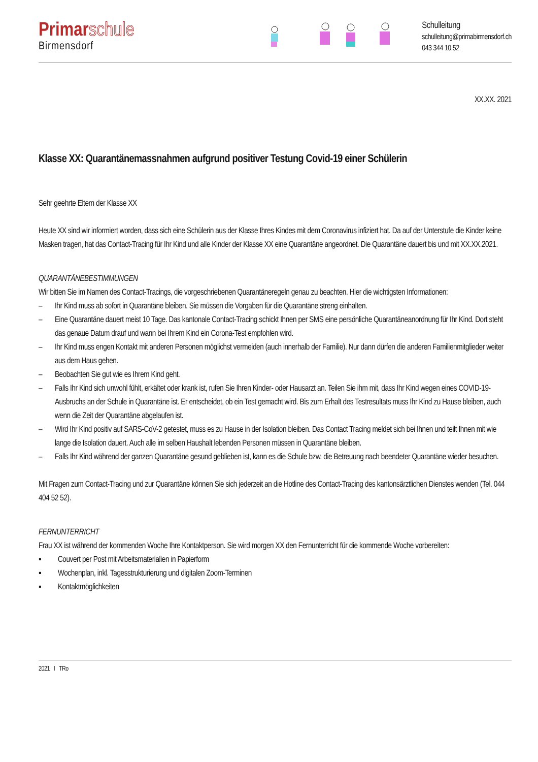Primarschule
Birmensdorf
Schulleitung
schulleitung@primabirmensdorf.ch
043 344 10 52
XX.XX. 2021
Klasse XX: Quarantänemassnahmen aufgrund positiver Testung Covid-19 einer Schülerin
Sehr geehrte Eltern der Klasse XX
Heute XX sind wir informiert worden, dass sich eine Schülerin aus der Klasse Ihres Kindes mit dem Coronavirus infiziert hat. Da auf der Unterstufe die Kinder keine Masken tragen, hat das Contact-Tracing für Ihr Kind und alle Kinder der Klasse XX eine Quarantäne angeordnet. Die Quarantäne dauert bis und mit XX.XX.2021.
QUARANTÄNEBESTIMMUNGEN
Wir bitten Sie im Namen des Contact-Tracings, die vorgeschriebenen Quarantäneregeln genau zu beachten. Hier die wichtigsten Informationen:
– Ihr Kind muss ab sofort in Quarantäne bleiben. Sie müssen die Vorgaben für die Quarantäne streng einhalten.
– Eine Quarantäne dauert meist 10 Tage. Das kantonale Contact-Tracing schickt Ihnen per SMS eine persönliche Quarantäneanordnung für Ihr Kind. Dort steht das genaue Datum drauf und wann bei Ihrem Kind ein Corona-Test empfohlen wird.
– Ihr Kind muss engen Kontakt mit anderen Personen möglichst vermeiden (auch innerhalb der Familie). Nur dann dürfen die anderen Familienmitglieder weiter aus dem Haus gehen.
– Beobachten Sie gut wie es Ihrem Kind geht.
– Falls Ihr Kind sich unwohl fühlt, erkältet oder krank ist, rufen Sie Ihren Kinder- oder Hausarzt an. Teilen Sie ihm mit, dass Ihr Kind wegen eines COVID-19-Ausbruchs an der Schule in Quarantäne ist. Er entscheidet, ob ein Test gemacht wird. Bis zum Erhalt des Testresultats muss Ihr Kind zu Hause bleiben, auch wenn die Zeit der Quarantäne abgelaufen ist.
– Wird Ihr Kind positiv auf SARS-CoV-2 getestet, muss es zu Hause in der Isolation bleiben. Das Contact Tracing meldet sich bei Ihnen und teilt Ihnen mit wie lange die Isolation dauert. Auch alle im selben Haushalt lebenden Personen müssen in Quarantäne bleiben.
– Falls Ihr Kind während der ganzen Quarantäne gesund geblieben ist, kann es die Schule bzw. die Betreuung nach beendeter Quarantäne wieder besuchen.
Mit Fragen zum Contact-Tracing und zur Quarantäne können Sie sich jederzeit an die Hotline des Contact-Tracing des kantonsärztlichen Dienstes wenden (Tel. 044 404 52 52).
FERNUNTERRICHT
Frau XX ist während der kommenden Woche Ihre Kontaktperson. Sie wird morgen XX den Fernunterricht für die kommende Woche vorbereiten:
▪ Couvert per Post mit Arbeitsmaterialien in Papierform
▪ Wochenplan, inkl. Tagesstrukturierung und digitalen Zoom-Terminen
▪ Kontaktmöglichkeiten
2021 I TRo